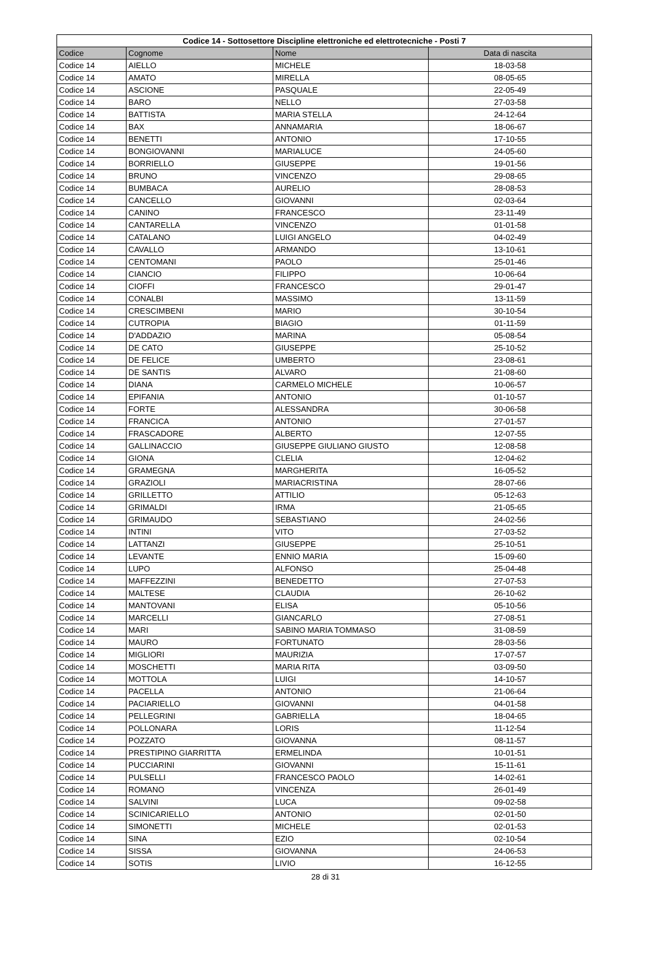| Codice 14 - Sottosettore Discipline elettroniche ed elettrotecniche - Posti 7 | | | |
| --- | --- | --- | --- |
| Codice | Cognome | Nome | Data di nascita |
| Codice 14 | AIELLO | MICHELE | 18-03-58 |
| Codice 14 | AMATO | MIRELLA | 08-05-65 |
| Codice 14 | ASCIONE | PASQUALE | 22-05-49 |
| Codice 14 | BARO | NELLO | 27-03-58 |
| Codice 14 | BATTISTA | MARIA STELLA | 24-12-64 |
| Codice 14 | BAX | ANNAMARIA | 18-06-67 |
| Codice 14 | BENETTI | ANTONIO | 17-10-55 |
| Codice 14 | BONGIOVANNI | MARIALUCE | 24-05-60 |
| Codice 14 | BORRIELLO | GIUSEPPE | 19-01-56 |
| Codice 14 | BRUNO | VINCENZO | 29-08-65 |
| Codice 14 | BUMBACA | AURELIO | 28-08-53 |
| Codice 14 | CANCELLO | GIOVANNI | 02-03-64 |
| Codice 14 | CANINO | FRANCESCO | 23-11-49 |
| Codice 14 | CANTARELLA | VINCENZO | 01-01-58 |
| Codice 14 | CATALANO | LUIGI ANGELO | 04-02-49 |
| Codice 14 | CAVALLO | ARMANDO | 13-10-61 |
| Codice 14 | CENTOMANI | PAOLO | 25-01-46 |
| Codice 14 | CIANCIO | FILIPPO | 10-06-64 |
| Codice 14 | CIOFFI | FRANCESCO | 29-01-47 |
| Codice 14 | CONALBI | MASSIMO | 13-11-59 |
| Codice 14 | CRESCIMBENI | MARIO | 30-10-54 |
| Codice 14 | CUTROPIA | BIAGIO | 01-11-59 |
| Codice 14 | D'ADDAZIO | MARINA | 05-08-54 |
| Codice 14 | DE CATO | GIUSEPPE | 25-10-52 |
| Codice 14 | DE FELICE | UMBERTO | 23-08-61 |
| Codice 14 | DE SANTIS | ALVARO | 21-08-60 |
| Codice 14 | DIANA | CARMELO MICHELE | 10-06-57 |
| Codice 14 | EPIFANIA | ANTONIO | 01-10-57 |
| Codice 14 | FORTE | ALESSANDRA | 30-06-58 |
| Codice 14 | FRANCICA | ANTONIO | 27-01-57 |
| Codice 14 | FRASCADORE | ALBERTO | 12-07-55 |
| Codice 14 | GALLINACCIO | GIUSEPPE GIULIANO GIUSTO | 12-08-58 |
| Codice 14 | GIONA | CLELIA | 12-04-62 |
| Codice 14 | GRAMEGNA | MARGHERITA | 16-05-52 |
| Codice 14 | GRAZIOLI | MARIACRISTINA | 28-07-66 |
| Codice 14 | GRILLETTO | ATTILIO | 05-12-63 |
| Codice 14 | GRIMALDI | IRMA | 21-05-65 |
| Codice 14 | GRIMAUDO | SEBASTIANO | 24-02-56 |
| Codice 14 | INTINI | VITO | 27-03-52 |
| Codice 14 | LATTANZI | GIUSEPPE | 25-10-51 |
| Codice 14 | LEVANTE | ENNIO MARIA | 15-09-60 |
| Codice 14 | LUPO | ALFONSO | 25-04-48 |
| Codice 14 | MAFFEZZINI | BENEDETTO | 27-07-53 |
| Codice 14 | MALTESE | CLAUDIA | 26-10-62 |
| Codice 14 | MANTOVANI | ELISA | 05-10-56 |
| Codice 14 | MARCELLI | GIANCARLO | 27-08-51 |
| Codice 14 | MARI | SABINO MARIA TOMMASO | 31-08-59 |
| Codice 14 | MAURO | FORTUNATO | 28-03-56 |
| Codice 14 | MIGLIORI | MAURIZIA | 17-07-57 |
| Codice 14 | MOSCHETTI | MARIA RITA | 03-09-50 |
| Codice 14 | MOTTOLA | LUIGI | 14-10-57 |
| Codice 14 | PACELLA | ANTONIO | 21-06-64 |
| Codice 14 | PACIARIELLO | GIOVANNI | 04-01-58 |
| Codice 14 | PELLEGRINI | GABRIELLA | 18-04-65 |
| Codice 14 | POLLONARA | LORIS | 11-12-54 |
| Codice 14 | POZZATO | GIOVANNA | 08-11-57 |
| Codice 14 | PRESTIPINO GIARRITTA | ERMELINDA | 10-01-51 |
| Codice 14 | PUCCIARINI | GIOVANNI | 15-11-61 |
| Codice 14 | PULSELLI | FRANCESCO PAOLO | 14-02-61 |
| Codice 14 | ROMANO | VINCENZA | 26-01-49 |
| Codice 14 | SALVINI | LUCA | 09-02-58 |
| Codice 14 | SCINICARIELLO | ANTONIO | 02-01-50 |
| Codice 14 | SIMONETTI | MICHELE | 02-01-53 |
| Codice 14 | SINA | EZIO | 02-10-54 |
| Codice 14 | SISSA | GIOVANNA | 24-06-53 |
| Codice 14 | SOTIS | LIVIO | 16-12-55 |
28 di 31